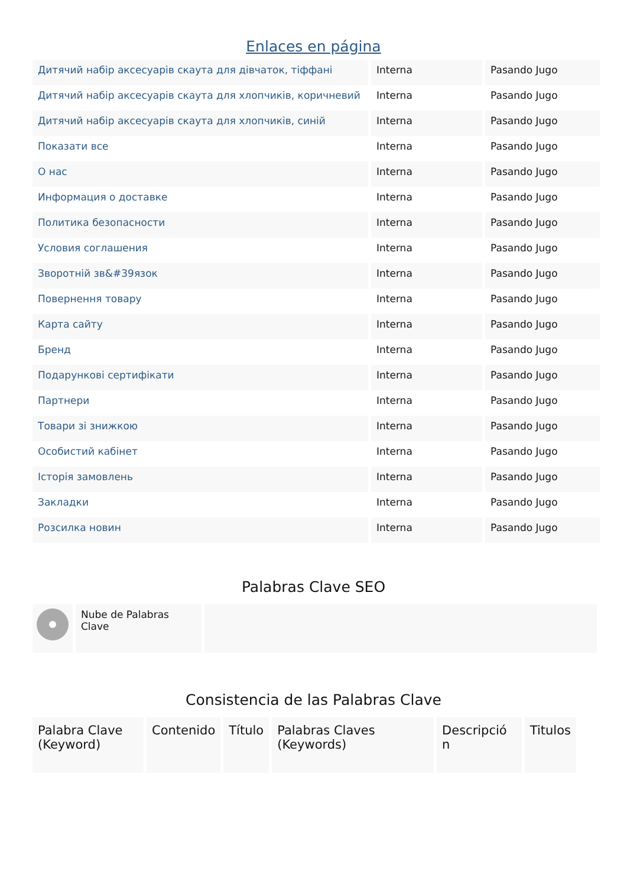Enlaces en página
| Дитячий набір аксесуарів скаута для дівчаток, тіффані | Interna | Pasando Jugo |
| Дитячий набір аксесуарів скаута для хлопчиків, коричневий | Interna | Pasando Jugo |
| Дитячий набір аксесуарів скаута для хлопчиків, синій | Interna | Pasando Jugo |
| Показати все | Interna | Pasando Jugo |
| О нас | Interna | Pasando Jugo |
| Информация о доставке | Interna | Pasando Jugo |
| Политика безопасности | Interna | Pasando Jugo |
| Условия соглашения | Interna | Pasando Jugo |
| Зворотній зв&#39язок | Interna | Pasando Jugo |
| Повернення товару | Interna | Pasando Jugo |
| Карта сайту | Interna | Pasando Jugo |
| Бренд | Interna | Pasando Jugo |
| Подарункові сертифікати | Interna | Pasando Jugo |
| Партнери | Interna | Pasando Jugo |
| Товари зі знижкою | Interna | Pasando Jugo |
| Особистий кабінет | Interna | Pasando Jugo |
| Історія замовлень | Interna | Pasando Jugo |
| Закладки | Interna | Pasando Jugo |
| Розсилка новин | Interna | Pasando Jugo |
Palabras Clave SEO
| | Nube de Palabras Clave | |
Consistencia de las Palabras Clave
| Palabra Clave (Keyword) | Contenido | Título | Palabras Claves (Keywords) | Descripció n | Titulos |